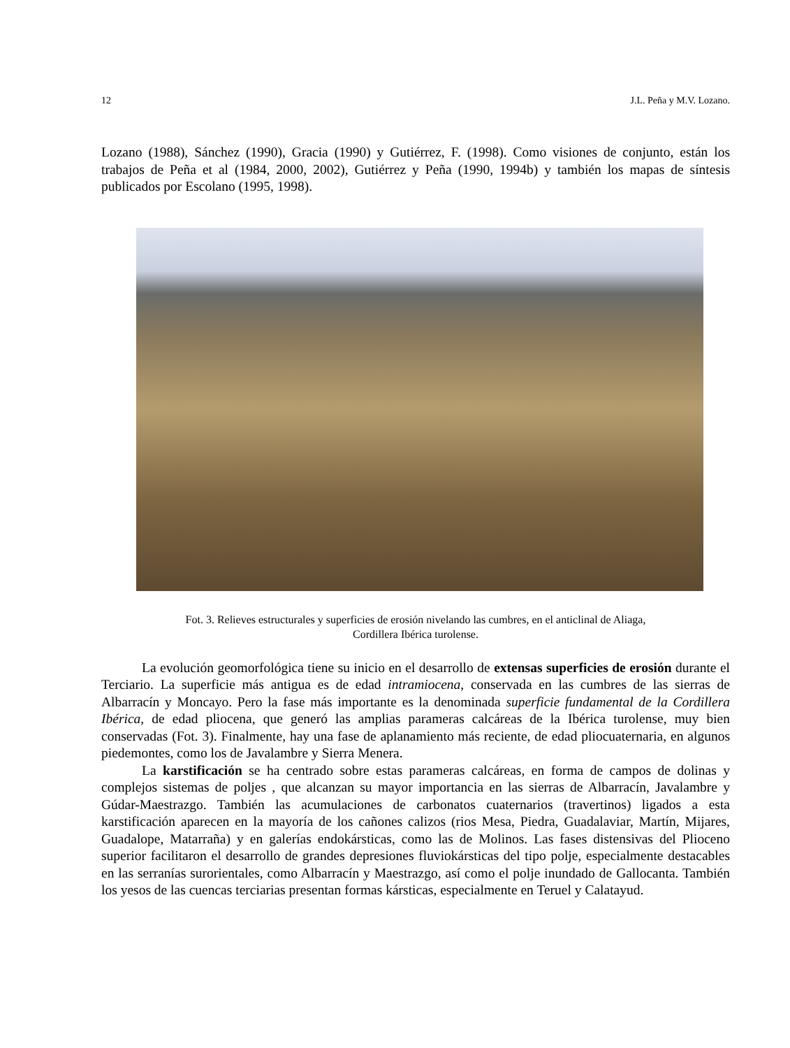12 J.L. Peña y M.V. Lozano.
Lozano (1988), Sánchez (1990), Gracia (1990) y Gutiérrez, F. (1998). Como visiones de conjunto, están los trabajos de Peña et al (1984, 2000, 2002), Gutiérrez y Peña (1990, 1994b) y también los mapas de síntesis publicados por Escolano (1995, 1998).
Fot. 3. Relieves estructurales y superficies de erosión nivelando las cumbres, en el anticlinal de Aliaga,
Cordillera Ibérica turolense.
La evolución geomorfológica tiene su inicio en el desarrollo de extensas superficies de erosión durante el Terciario. La superficie más antigua es de edad intramiocena, conservada en las cumbres de las sierras de Albarracín y Moncayo. Pero la fase más importante es la denominada superficie fundamental de la Cordillera Ibérica, de edad pliocena, que generó las amplias parameras calcáreas de la Ibérica turolense, muy bien conservadas (Fot. 3). Finalmente, hay una fase de aplanamiento más reciente, de edad pliocuaternaria, en algunos piedemontes, como los de Javalambre y Sierra Menera.
La karstificación se ha centrado sobre estas parameras calcáreas, en forma de campos de dolinas y complejos sistemas de poljes , que alcanzan su mayor importancia en las sierras de Albarracín, Javalambre y Gúdar-Maestrazgo. También las acumulaciones de carbonatos cuaternarios (travertinos) ligados a esta karstificación aparecen en la mayoría de los cañones calizos (rios Mesa, Piedra, Guadalaviar, Martín, Mijares, Guadalope, Matarraña) y en galerías endokársticas, como las de Molinos. Las fases distensivas del Plioceno superior facilitaron el desarrollo de grandes depresiones fluviokársticas del tipo polje, especialmente destacables en las serranías surorientales, como Albarracín y Maestrazgo, así como el polje inundado de Gallocanta. También los yesos de las cuencas terciarias presentan formas kársticas, especialmente en Teruel y Calatayud.